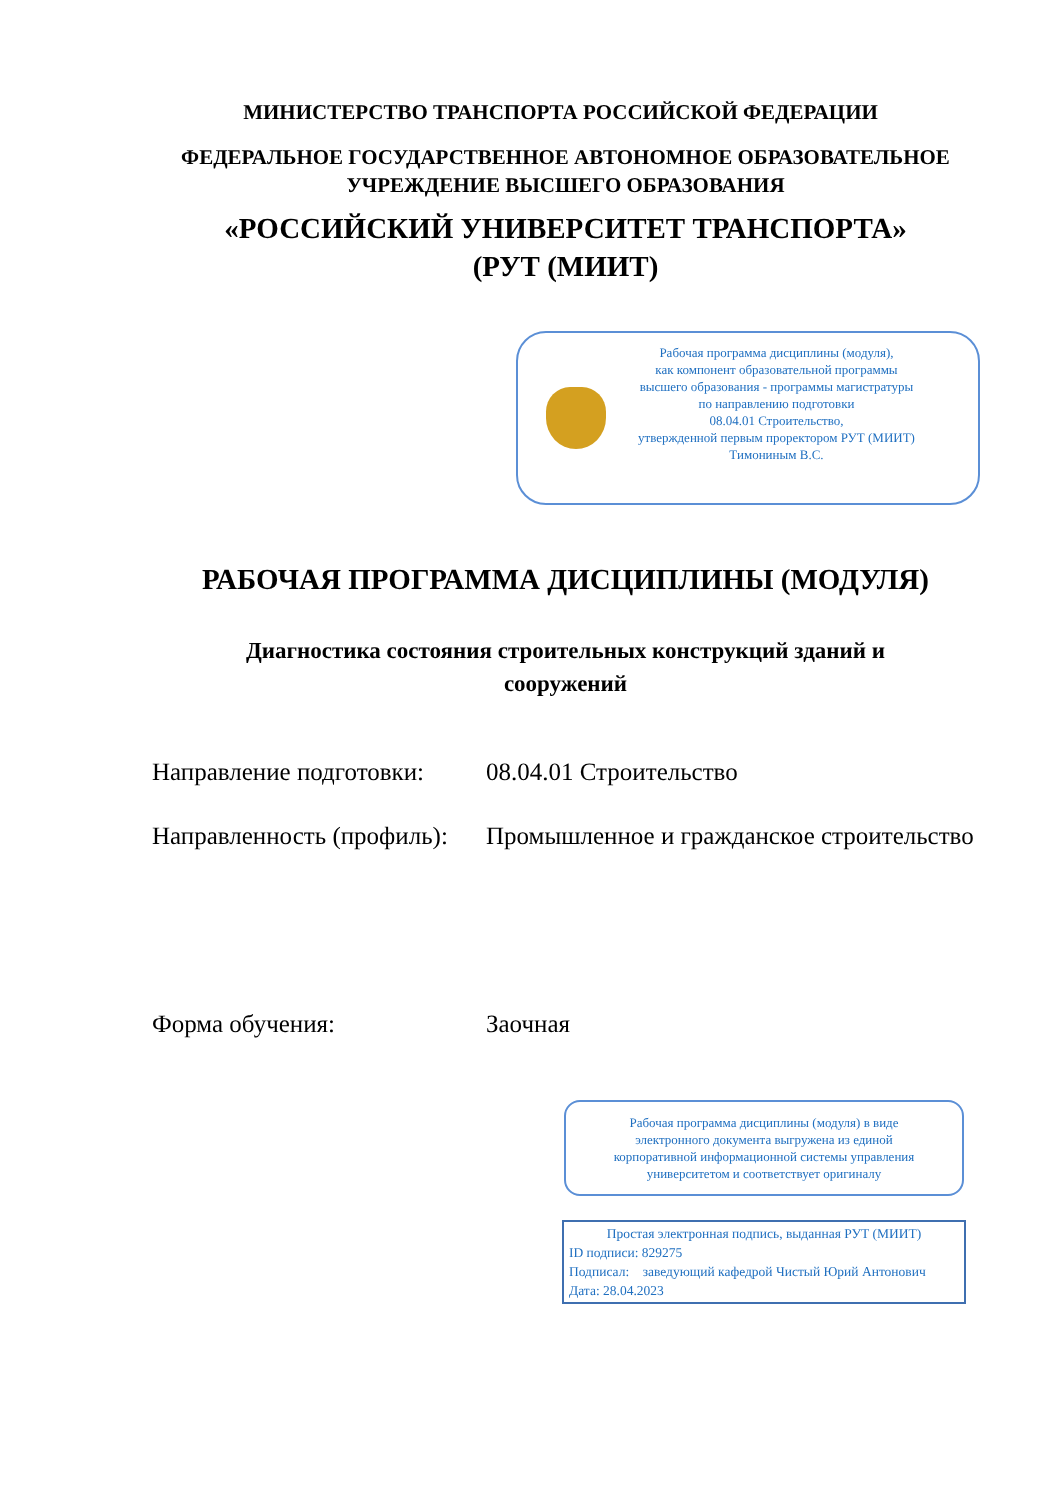МИНИСТЕРСТВО ТРАНСПОРТА РОССИЙСКОЙ ФЕДЕРАЦИИ
ФЕДЕРАЛЬНОЕ ГОСУДАРСТВЕННОЕ АВТОНОМНОЕ ОБРАЗОВАТЕЛЬНОЕ
УЧРЕЖДЕНИЕ ВЫСШЕГО ОБРАЗОВАНИЯ
«РОССИЙСКИЙ УНИВЕРСИТЕТ ТРАНСПОРТА»
(РУТ (МИИТ)
Рабочая программа дисциплины (модуля),
как компонент образовательной программы
высшего образования - программы магистратуры
по направлению подготовки
08.04.01 Строительство,
утвержденной первым проректором РУТ (МИИТ)
Тимониным В.С.
РАБОЧАЯ ПРОГРАММА ДИСЦИПЛИНЫ (МОДУЛЯ)
Диагностика состояния строительных конструкций зданий и
сооружений
Направление подготовки:
08.04.01 Строительство
Направленность (профиль):
Промышленное и гражданское строительство
Форма обучения: Заочная
Рабочая программа дисциплины (модуля) в виде
электронного документа выгружена из единой
корпоративной информационной системы управления
университетом и соответствует оригиналу
Простая электронная подпись, выданная РУТ (МИИТ)
ID подписи: 829275
Подписал: заведующий кафедрой Чистый Юрий Антонович
Дата: 28.04.2023